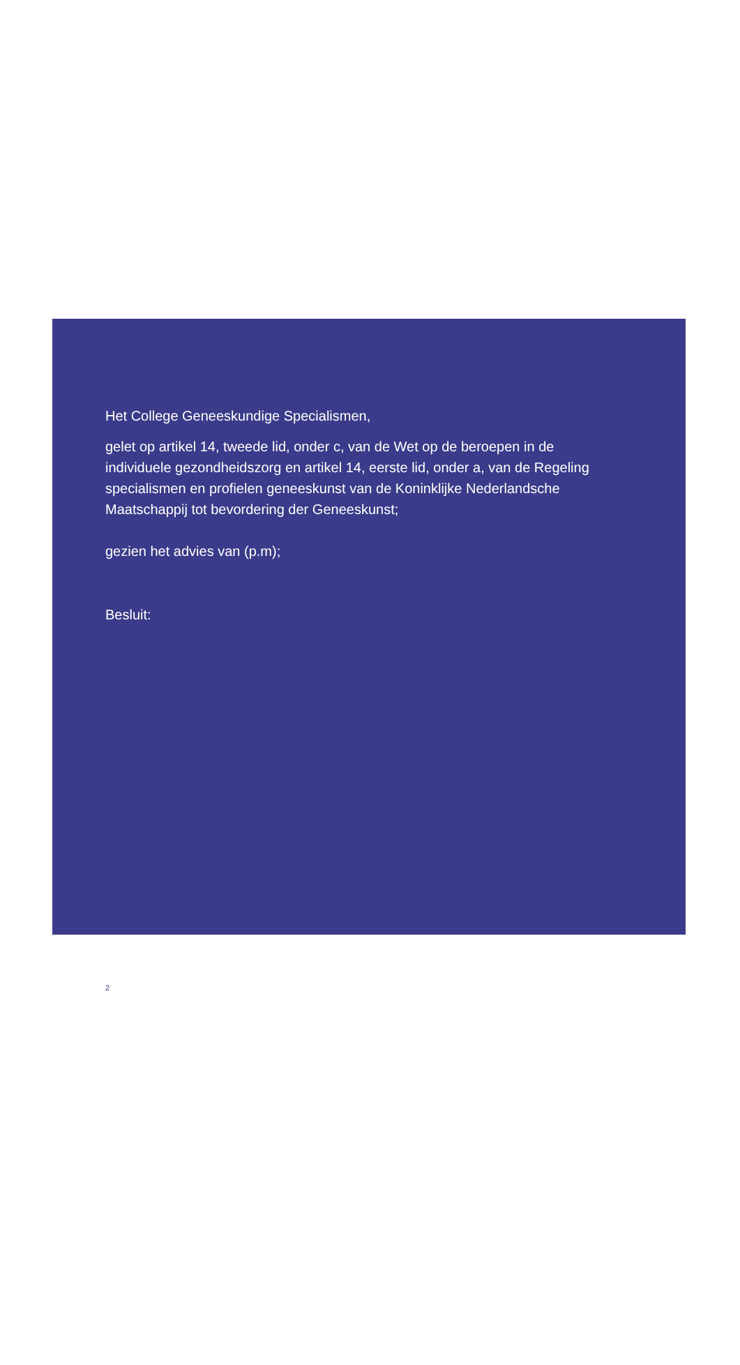Het College Geneeskundige Specialismen,
gelet op artikel 14, tweede lid, onder c, van de Wet op de beroepen in de individuele gezondheidszorg en artikel 14, eerste lid, onder a, van de Regeling specialismen en profielen geneeskunst van de Koninklijke Nederlandsche Maatschappij tot bevordering der Geneeskunst;
gezien het advies van (p.m);
Besluit:
2